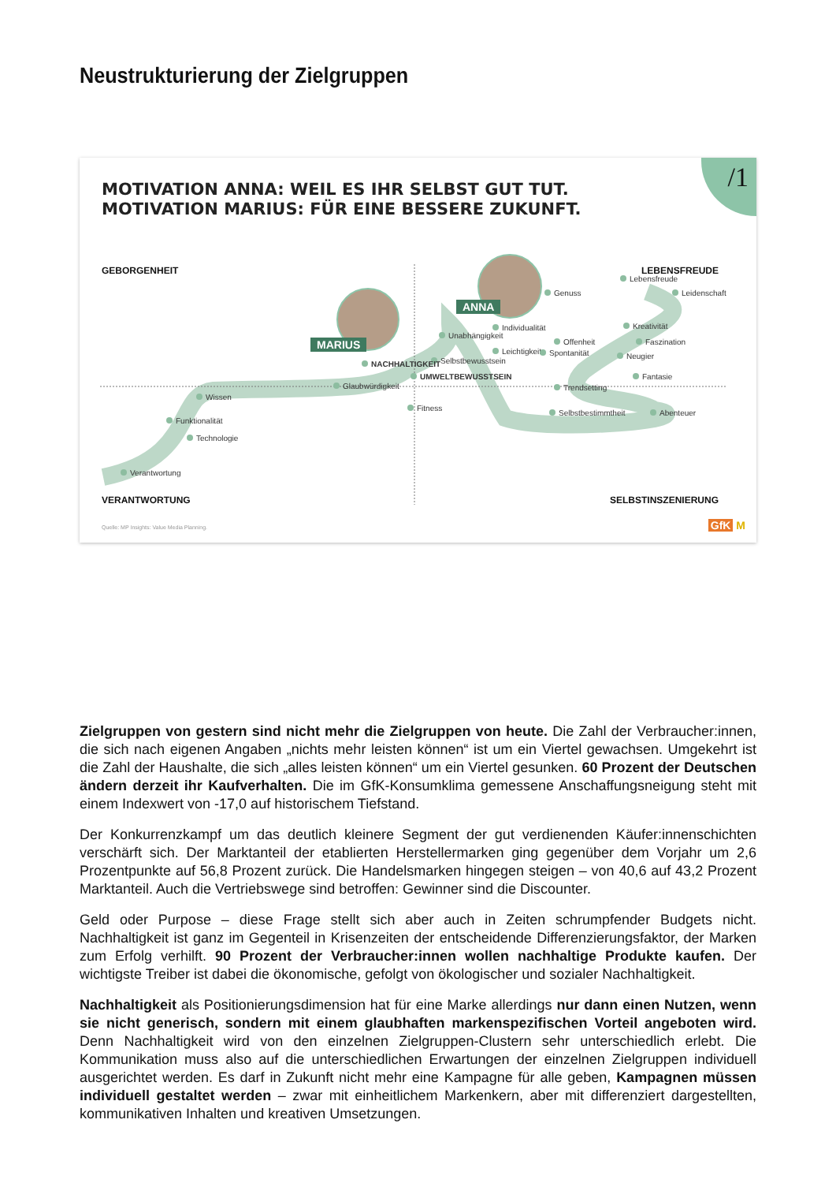Neustrukturierung der Zielgruppen
/1
MOTIVATION ANNA: WEIL ES IHR SELBST GUT TUT.
MOTIVATION MARIUS: FÜR EINE BESSERE ZUKUNFT.
GEBORGENHEIT LEBENSFREUDE
VERANTWORTUNG SELBSTINSZENIERUNG
MARIUS
ANNA
Genuss
Lebensfreude
Leidenschaft
Individualität
Unabhängigkeit
Kreativität
Offenheit Faszination
Leichtigkeit Spontanität Neugier
Selbstbewusstsein
NACHHALTIGKEIT
UMWELTBEWUSSTSEIN Fantasie
Glaubwürdigkeit Trendsetting
Wissen
Fitness
Selbstbestimmtheit Abenteuer
Funktionalität
Technologie
Verantwortung
Quelle: MP Insights: Value Media Planning.
GfK M
Zielgruppen von gestern sind nicht mehr die Zielgruppen von heute. Die Zahl der Verbraucher:innen, die sich nach eigenen Angaben „nichts mehr leisten können“ ist um ein Viertel gewachsen. Umgekehrt ist die Zahl der Haushalte, die sich „alles leisten können“ um ein Viertel gesunken. 60 Prozent der Deutschen ändern derzeit ihr Kaufverhalten. Die im GfK-Konsumklima gemessene Anschaffungsneigung steht mit einem Indexwert von -17,0 auf historischem Tiefstand.
Der Konkurrenzkampf um das deutlich kleinere Segment der gut verdienenden Käufer:innenschichten verschärft sich. Der Marktanteil der etablierten Herstellermarken ging gegenüber dem Vorjahr um 2,6 Prozentpunkte auf 56,8 Prozent zurück. Die Handelsmarken hingegen steigen – von 40,6 auf 43,2 Prozent Marktanteil. Auch die Vertriebswege sind betroffen: Gewinner sind die Discounter.
Geld oder Purpose – diese Frage stellt sich aber auch in Zeiten schrumpfender Budgets nicht. Nachhaltigkeit ist ganz im Gegenteil in Krisenzeiten der entscheidende Differenzierungsfaktor, der Marken zum Erfolg verhilft. 90 Prozent der Verbraucher:innen wollen nachhaltige Produkte kaufen. Der wichtigste Treiber ist dabei die ökonomische, gefolgt von ökologischer und sozialer Nachhaltigkeit.
Nachhaltigkeit als Positionierungsdimension hat für eine Marke allerdings nur dann einen Nutzen, wenn sie nicht generisch, sondern mit einem glaubhaften markenspezifischen Vorteil angeboten wird. Denn Nachhaltigkeit wird von den einzelnen Zielgruppen-Clustern sehr unterschiedlich erlebt. Die Kommunikation muss also auf die unterschiedlichen Erwartungen der einzelnen Zielgruppen individuell ausgerichtet werden. Es darf in Zukunft nicht mehr eine Kampagne für alle geben, Kampagnen müssen individuell gestaltet werden – zwar mit einheitlichem Markenkern, aber mit differenziert dargestellten, kommunikativen Inhalten und kreativen Umsetzungen.